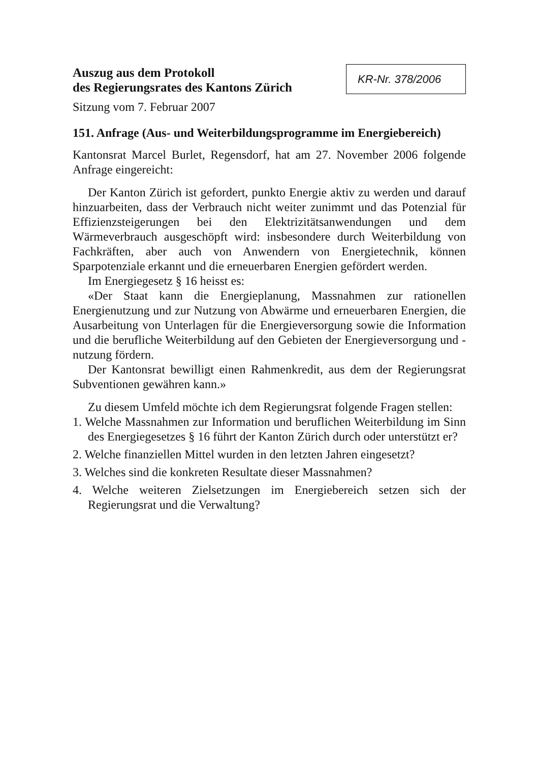Auszug aus dem Protokoll
des Regierungsrates des Kantons Zürich
KR-Nr. 378/2006
Sitzung vom 7. Februar 2007
151. Anfrage (Aus- und Weiterbildungsprogramme im Energiebereich)
Kantonsrat Marcel Burlet, Regensdorf, hat am 27. November 2006 folgende Anfrage eingereicht:
Der Kanton Zürich ist gefordert, punkto Energie aktiv zu werden und darauf hinzuarbeiten, dass der Verbrauch nicht weiter zunimmt und das Potenzial für Effizienzsteigerungen bei den Elektrizitätsanwendungen und dem Wärmeverbrauch ausgeschöpft wird: insbesondere durch Weiterbildung von Fachkräften, aber auch von Anwendern von Energietechnik, können Sparpotenziale erkannt und die erneuerbaren Energien gefördert werden.
Im Energiegesetz § 16 heisst es:
«Der Staat kann die Energieplanung, Massnahmen zur rationellen Energienutzung und zur Nutzung von Abwärme und erneuerbaren Energien, die Ausarbeitung von Unterlagen für die Energieversorgung sowie die Information und die berufliche Weiterbildung auf den Gebieten der Energieversorgung und -nutzung fördern.
Der Kantonsrat bewilligt einen Rahmenkredit, aus dem der Regierungsrat Subventionen gewähren kann.»
Zu diesem Umfeld möchte ich dem Regierungsrat folgende Fragen stellen:
1. Welche Massnahmen zur Information und beruflichen Weiterbildung im Sinn des Energiegesetzes § 16 führt der Kanton Zürich durch oder unterstützt er?
2. Welche finanziellen Mittel wurden in den letzten Jahren eingesetzt?
3. Welches sind die konkreten Resultate dieser Massnahmen?
4. Welche weiteren Zielsetzungen im Energiebereich setzen sich der Regierungsrat und die Verwaltung?